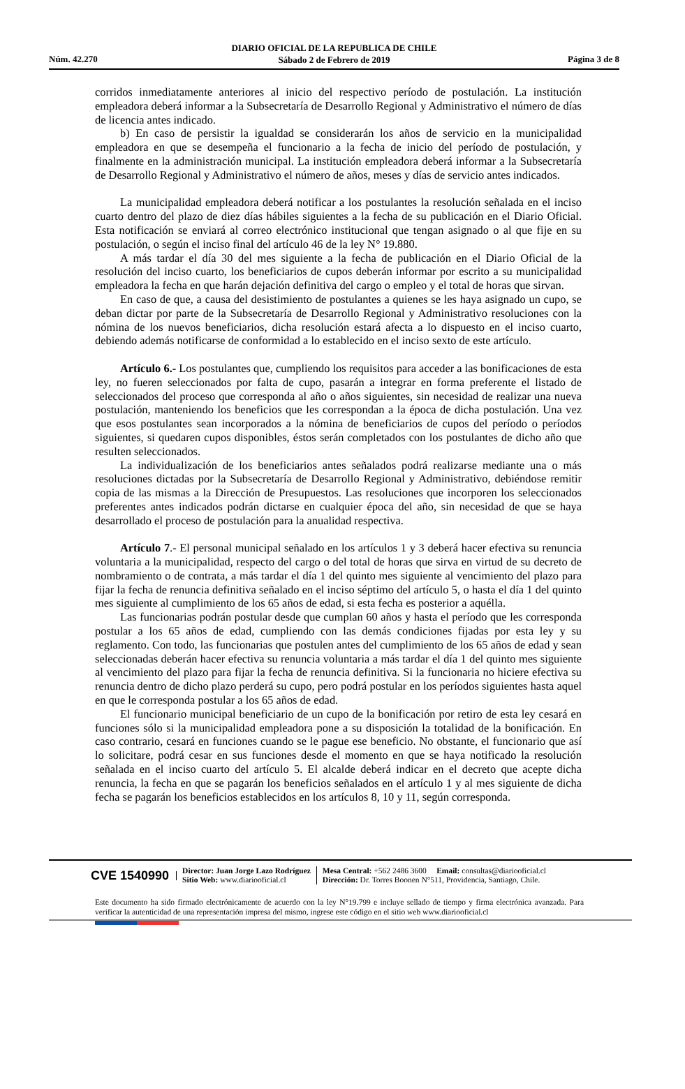DIARIO OFICIAL DE LA REPUBLICA DE CHILE
Sábado 2 de Febrero de 2019
Núm. 42.270 Página 3 de 8
corridos inmediatamente anteriores al inicio del respectivo período de postulación. La institución empleadora deberá informar a la Subsecretaría de Desarrollo Regional y Administrativo el número de días de licencia antes indicado.
b) En caso de persistir la igualdad se considerarán los años de servicio en la municipalidad empleadora en que se desempeña el funcionario a la fecha de inicio del período de postulación, y finalmente en la administración municipal. La institución empleadora deberá informar a la Subsecretaría de Desarrollo Regional y Administrativo el número de años, meses y días de servicio antes indicados.
La municipalidad empleadora deberá notificar a los postulantes la resolución señalada en el inciso cuarto dentro del plazo de diez días hábiles siguientes a la fecha de su publicación en el Diario Oficial. Esta notificación se enviará al correo electrónico institucional que tengan asignado o al que fije en su postulación, o según el inciso final del artículo 46 de la ley N° 19.880.
A más tardar el día 30 del mes siguiente a la fecha de publicación en el Diario Oficial de la resolución del inciso cuarto, los beneficiarios de cupos deberán informar por escrito a su municipalidad empleadora la fecha en que harán dejación definitiva del cargo o empleo y el total de horas que sirvan.
En caso de que, a causa del desistimiento de postulantes a quienes se les haya asignado un cupo, se deban dictar por parte de la Subsecretaría de Desarrollo Regional y Administrativo resoluciones con la nómina de los nuevos beneficiarios, dicha resolución estará afecta a lo dispuesto en el inciso cuarto, debiendo además notificarse de conformidad a lo establecido en el inciso sexto de este artículo.
Artículo 6.- Los postulantes que, cumpliendo los requisitos para acceder a las bonificaciones de esta ley, no fueren seleccionados por falta de cupo, pasarán a integrar en forma preferente el listado de seleccionados del proceso que corresponda al año o años siguientes, sin necesidad de realizar una nueva postulación, manteniendo los beneficios que les correspondan a la época de dicha postulación. Una vez que esos postulantes sean incorporados a la nómina de beneficiarios de cupos del período o períodos siguientes, si quedaren cupos disponibles, éstos serán completados con los postulantes de dicho año que resulten seleccionados.
La individualización de los beneficiarios antes señalados podrá realizarse mediante una o más resoluciones dictadas por la Subsecretaría de Desarrollo Regional y Administrativo, debiéndose remitir copia de las mismas a la Dirección de Presupuestos. Las resoluciones que incorporen los seleccionados preferentes antes indicados podrán dictarse en cualquier época del año, sin necesidad de que se haya desarrollado el proceso de postulación para la anualidad respectiva.
Artículo 7.- El personal municipal señalado en los artículos 1 y 3 deberá hacer efectiva su renuncia voluntaria a la municipalidad, respecto del cargo o del total de horas que sirva en virtud de su decreto de nombramiento o de contrata, a más tardar el día 1 del quinto mes siguiente al vencimiento del plazo para fijar la fecha de renuncia definitiva señalado en el inciso séptimo del artículo 5, o hasta el día 1 del quinto mes siguiente al cumplimiento de los 65 años de edad, si esta fecha es posterior a aquélla.
Las funcionarias podrán postular desde que cumplan 60 años y hasta el período que les corresponda postular a los 65 años de edad, cumpliendo con las demás condiciones fijadas por esta ley y su reglamento. Con todo, las funcionarias que postulen antes del cumplimiento de los 65 años de edad y sean seleccionadas deberán hacer efectiva su renuncia voluntaria a más tardar el día 1 del quinto mes siguiente al vencimiento del plazo para fijar la fecha de renuncia definitiva. Si la funcionaria no hiciere efectiva su renuncia dentro de dicho plazo perderá su cupo, pero podrá postular en los períodos siguientes hasta aquel en que le corresponda postular a los 65 años de edad.
El funcionario municipal beneficiario de un cupo de la bonificación por retiro de esta ley cesará en funciones sólo si la municipalidad empleadora pone a su disposición la totalidad de la bonificación. En caso contrario, cesará en funciones cuando se le pague ese beneficio. No obstante, el funcionario que así lo solicitare, podrá cesar en sus funciones desde el momento en que se haya notificado la resolución señalada en el inciso cuarto del artículo 5. El alcalde deberá indicar en el decreto que acepte dicha renuncia, la fecha en que se pagarán los beneficios señalados en el artículo 1 y al mes siguiente de dicha fecha se pagarán los beneficios establecidos en los artículos 8, 10 y 11, según corresponda.
CVE 1540990
Director: Juan Jorge Lazo Rodríguez
Sitio Web: www.diariooficial.cl
Mesa Central: +562 2486 3600 Email: consultas@diariooficial.cl
Dirección: Dr. Torres Boonen N°511, Providencia, Santiago, Chile.
Este documento ha sido firmado electrónicamente de acuerdo con la ley N°19.799 e incluye sellado de tiempo y firma electrónica avanzada. Para verificar la autenticidad de una representación impresa del mismo, ingrese este código en el sitio web www.diariooficial.cl